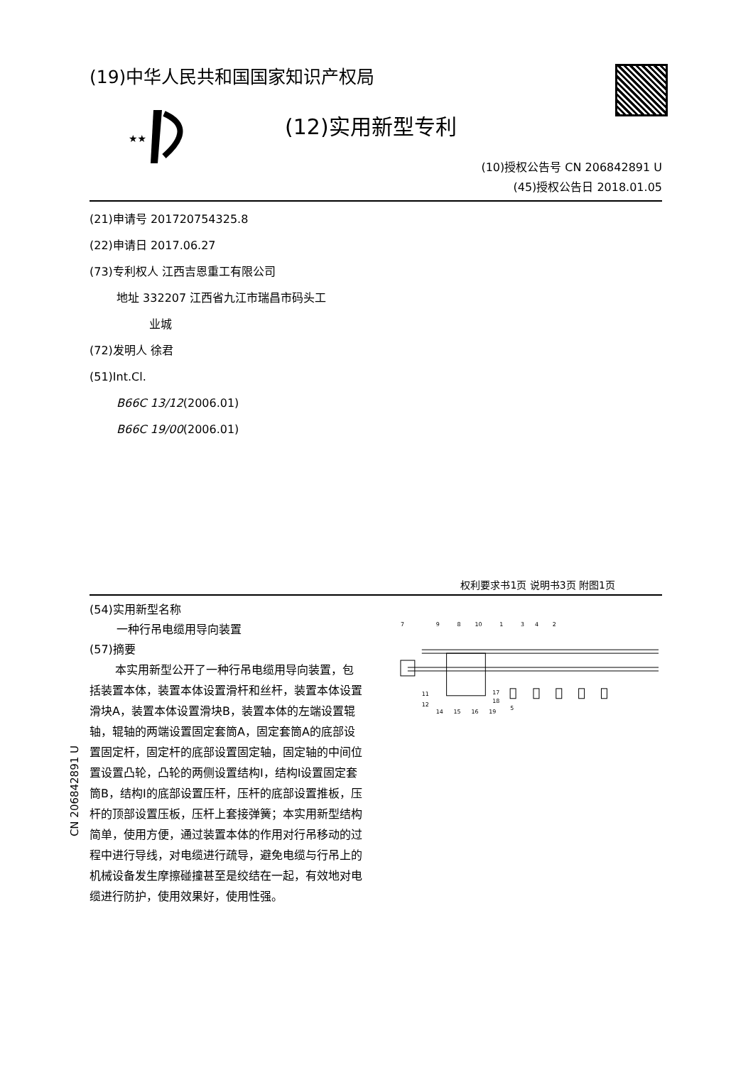CN 206842891 U
(19)中华人民共和国国家知识产权局
★★
(12)实用新型专利
(10)授权公告号 CN 206842891 U
(45)授权公告日 2018.01.05
(21)申请号 201720754325.8
(22)申请日 2017.06.27
(73)专利权人 江西吉恩重工有限公司
地址 332207 江西省九江市瑞昌市码头工
业城
(72)发明人 徐君
(51)Int.Cl.
B66C 13/12(2006.01)
B66C 19/00(2006.01)
权利要求书1页 说明书3页 附图1页
(54)实用新型名称
一种行吊电缆用导向装置
(57)摘要
本实用新型公开了一种行吊电缆用导向装置，包括装置本体，装置本体设置滑杆和丝杆，装置本体设置滑块A，装置本体设置滑块B，装置本体的左端设置辊轴，辊轴的两端设置固定套筒A，固定套筒A的底部设置固定杆，固定杆的底部设置固定轴，固定轴的中间位置设置凸轮，凸轮的两侧设置结构I，结构I设置固定套筒B，结构I的底部设置压杆，压杆的底部设置推板，压杆的顶部设置压板，压杆上套接弹簧；本实用新型结构简单，使用方便，通过装置本体的作用对行吊移动的过程中进行导线，对电缆进行疏导，避免电缆与行吊上的机械设备发生摩擦碰撞甚至是绞结在一起，有效地对电缆进行防护，使用效果好，使用性强。
7
9
8
10
1
3
4
2
11
12
17
18
5
14
15
16
19